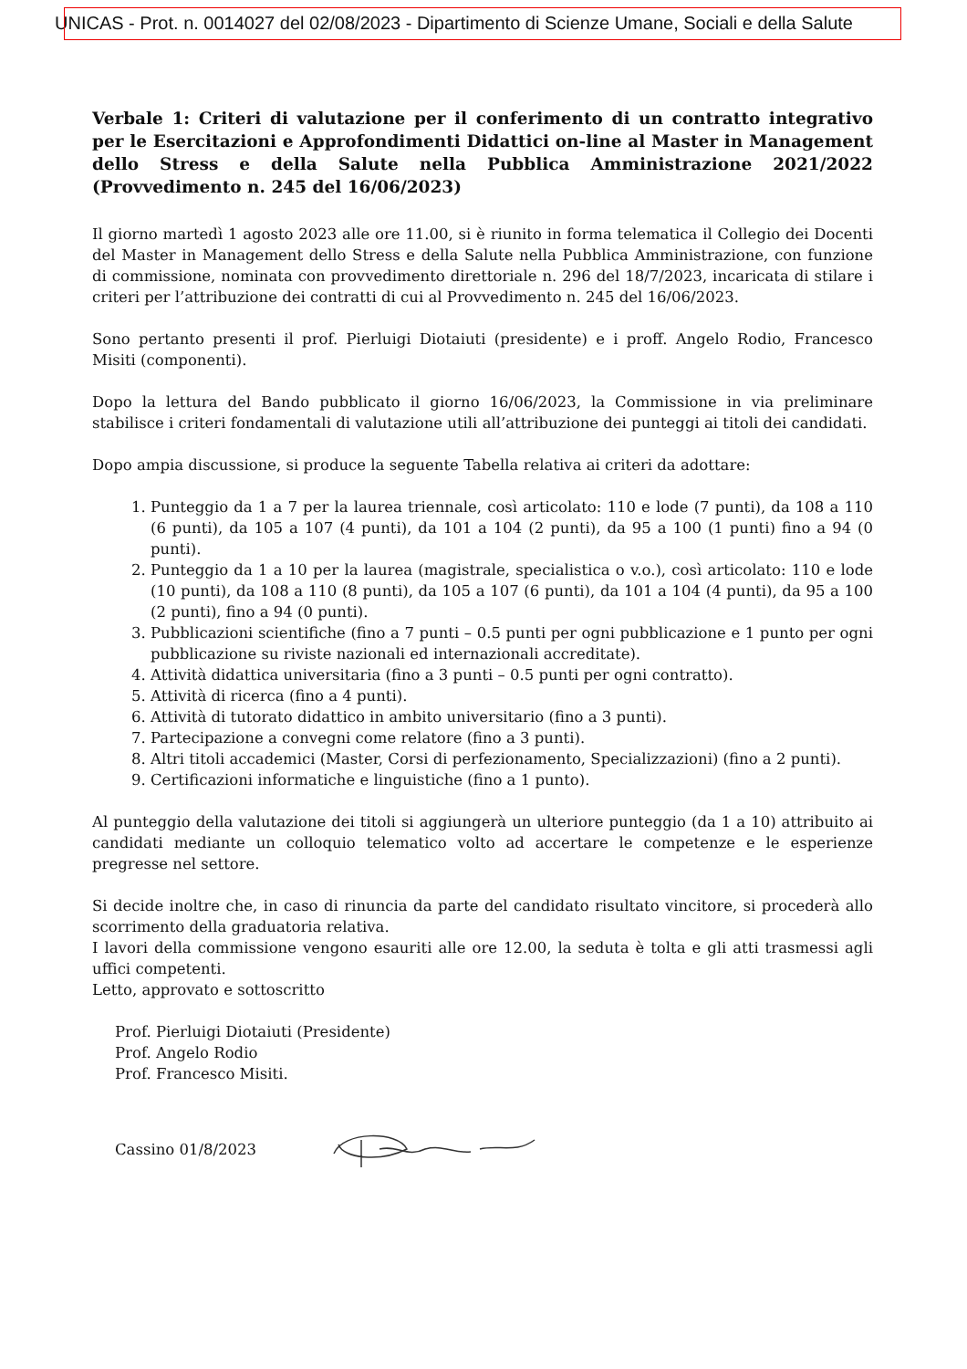UNICAS - Prot. n. 0014027 del 02/08/2023 - Dipartimento di Scienze Umane, Sociali e della Salute
Verbale 1: Criteri di valutazione per il conferimento di un contratto integrativo per le Esercitazioni e Approfondimenti Didattici on-line al Master in Management dello Stress e della Salute nella Pubblica Amministrazione 2021/2022 (Provvedimento n. 245 del 16/06/2023)
Il giorno martedì 1 agosto 2023 alle ore 11.00, si è riunito in forma telematica il Collegio dei Docenti del Master in Management dello Stress e della Salute nella Pubblica Amministrazione, con funzione di commissione, nominata con provvedimento direttoriale n. 296 del 18/7/2023, incaricata di stilare i criteri per l’attribuzione dei contratti di cui al Provvedimento n. 245 del 16/06/2023.
Sono pertanto presenti il prof. Pierluigi Diotaiuti (presidente) e i proff. Angelo Rodio, Francesco Misiti (componenti).
Dopo la lettura del Bando pubblicato il giorno 16/06/2023, la Commissione in via preliminare stabilisce i criteri fondamentali di valutazione utili all’attribuzione dei punteggi ai titoli dei candidati.
Dopo ampia discussione, si produce la seguente Tabella relativa ai criteri da adottare:
1. Punteggio da 1 a 7 per la laurea triennale, così articolato: 110 e lode (7 punti), da 108 a 110 (6 punti), da 105 a 107 (4 punti), da 101 a 104 (2 punti), da 95 a 100 (1 punti) fino a 94 (0 punti).
2. Punteggio da 1 a 10 per la laurea (magistrale, specialistica o v.o.), così articolato: 110 e lode (10 punti), da 108 a 110 (8 punti), da 105 a 107 (6 punti), da 101 a 104 (4 punti), da 95 a 100 (2 punti), fino a 94 (0 punti).
3. Pubblicazioni scientifiche (fino a 7 punti – 0.5 punti per ogni pubblicazione e 1 punto per ogni pubblicazione su riviste nazionali ed internazionali accreditate).
4. Attività didattica universitaria (fino a 3 punti – 0.5 punti per ogni contratto).
5. Attività di ricerca (fino a 4 punti).
6. Attività di tutorato didattico in ambito universitario (fino a 3 punti).
7. Partecipazione a convegni come relatore (fino a 3 punti).
8. Altri titoli accademici (Master, Corsi di perfezionamento, Specializzazioni) (fino a 2 punti).
9. Certificazioni informatiche e linguistiche (fino a 1 punto).
Al punteggio della valutazione dei titoli si aggiungerà un ulteriore punteggio (da 1 a 10) attribuito ai candidati mediante un colloquio telematico volto ad accertare le competenze e le esperienze pregresse nel settore.
Si decide inoltre che, in caso di rinuncia da parte del candidato risultato vincitore, si procederà allo scorrimento della graduatoria relativa.
I lavori della commissione vengono esauriti alle ore 12.00, la seduta è tolta e gli atti trasmessi agli uffici competenti.
Letto, approvato e sottoscritto
Prof. Pierluigi Diotaiuti (Presidente)
Prof. Angelo Rodio
Prof. Francesco Misiti.
Cassino 01/8/2023